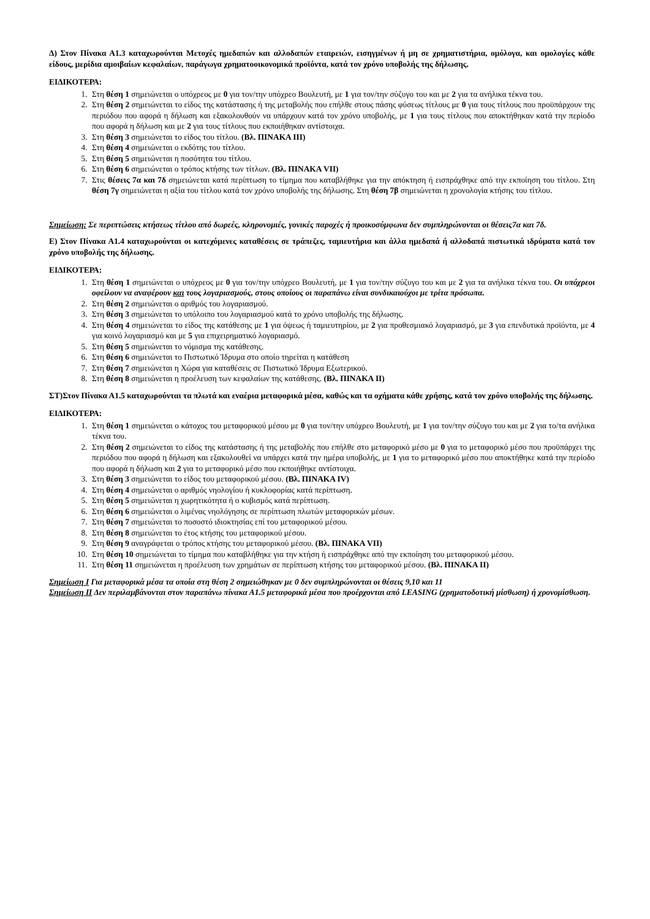Δ) Στον Πίνακα Α1.3 καταχωρούνται Μετοχές ημεδαπών και αλλοδαπών εταιρειών, εισηγμένων ή μη σε χρηματιστήρια, ομόλογα, και ομολογίες κάθε είδους, μερίδια αμοιβαίων κεφαλαίων, παράγωγα χρηματοοικονομικά προϊόντα, κατά τον χρόνο υποβολής της δήλωσης.
ΕΙΔΙΚΟΤΕΡΑ:
1. Στη θέση 1 σημειώνεται ο υπόχρεος με 0 για τον/την υπόχρεο Βουλευτή, με 1 για τον/την σύζυγο του και με 2 για τα ανήλικα τέκνα του.
2. Στη θέση 2 σημειώνεται το είδος της κατάστασης ή της μεταβολής που επήλθε στους πάσης φύσεως τίτλους με 0 για τους τίτλους που προϋπάρχουν της περιόδου που αφορά η δήλωση και εξακολουθούν να υπάρχουν κατά τον χρόνο υποβολής, με 1 για τους τίτλους που αποκτήθηκαν κατά την περίοδο που αφορά η δήλωση και με 2 για τους τίτλους που εκποιήθηκαν αντίστοιχα.
3. Στη θέση 3 σημειώνεται το είδος του τίτλου. (Βλ. ΠΙΝΑΚΑ ΙΙΙ)
4. Στη θέση 4 σημειώνεται ο εκδότης του τίτλου.
5. Στη θέση 5 σημειώνεται η ποσότητα του τίτλου.
6. Στη θέση 6 σημειώνεται ο τρόπος κτήσης των τίτλων. (Βλ. ΠΙΝΑΚΑ VII)
7. Στις θέσεις 7α και 7δ σημειώνεται κατά περίπτωση το τίμημα που καταβλήθηκε για την απόκτηση ή εισπράχθηκε από την εκποίηση του τίτλου. Στη θέση 7γ σημειώνεται η αξία του τίτλου κατά τον χρόνο υποβολής της δήλωσης. Στη θέση 7β σημειώνεται η χρονολογία κτήσης του τίτλου.
Σημείωση: Σε περιπτώσεις κτήσεως τίτλου από δωρεές, κληρονομιές, γονικές παροχές ή προικοσύμφωνα δεν συμπληρώνονται οι θέσεις7α και 7δ.
Ε) Στον Πίνακα Α1.4 καταχωρούνται οι κατεχόμενες καταθέσεις σε τράπεζες, ταμιευτήρια και άλλα ημεδαπά ή αλλοδαπά πιστωτικά ιδρύματα κατά τον χρόνο υποβολής της δήλωσης.
ΕΙΔΙΚΟΤΕΡΑ:
1. Στη θέση 1 σημειώνεται ο υπόχρεος με 0 για τον/την υπόχρεο Βουλευτή, με 1 για τον/την σύζυγο του και με 2 για τα ανήλικα τέκνα του. Οι υπόχρεοι οφείλουν να αναφέρουν και τους λογαριασμούς, στους οποίους οι παραπάνω είναι συνδικαιούχοι με τρίτα πρόσωπα.
2. Στη θέση 2 σημειώνεται ο αριθμός του λογαριασμού.
3. Στη θέση 3 σημειώνεται το υπόλοιπο του λογαριασμού κατά το χρόνο υποβολής της δήλωσης.
4. Στη θέση 4 σημειώνεται το είδος της κατάθεσης με 1 για όψεως ή ταμιευτηρίου, με 2 για προθεσμιακό λογαριασμό, με 3 για επενδυτικά προϊόντα, με 4 για κοινό λογαριασμό και με 5 για επιχειρηματικό λογαριασμό.
5. Στη θέση 5 σημειώνεται το νόμισμα της κατάθεσης.
6. Στη θέση 6 σημειώνεται το Πιστωτικό Ίδρυμα στο οποίο τηρείται η κατάθεση
7. Στη θέση 7 σημειώνεται η Χώρα για καταθέσεις σε Πιστωτικό Ίδρυμα Εξωτερικού.
8. Στη θέση 8 σημειώνεται η προέλευση των κεφαλαίων της κατάθεσης. (Βλ. ΠΙΝΑΚΑ ΙΙ)
ΣΤ)Στον Πίνακα Α1.5 καταχωρούνται τα πλωτά και εναέρια μεταφορικά μέσα, καθώς και τα οχήματα κάθε χρήσης, κατά τον χρόνο υποβολής της δήλωσης.
ΕΙΔΙΚΟΤΕΡΑ:
1. Στη θέση 1 σημειώνεται ο κάτοχος του μεταφορικού μέσου με 0 για τον/την υπόχρεο Βουλευτή, με 1 για τον/την σύζυγο του και με 2 για το/τα ανήλικα τέκνα του.
2. Στη θέση 2 σημειώνεται το είδος της κατάστασης ή της μεταβολής που επήλθε στο μεταφορικό μέσο με 0 για το μεταφορικό μέσο που προϋπάρχει της περιόδου που αφορά η δήλωση και εξακολουθεί να υπάρχει κατά την ημέρα υποβολής, με 1 για το μεταφορικό μέσο που αποκτήθηκε κατά την περίοδο που αφορά η δήλωση και 2 για το μεταφορικό μέσο που εκποιήθηκε αντίστοιχα.
3. Στη θέση 3 σημειώνεται το είδος του μεταφορικού μέσου. (Βλ. ΠΙΝΑΚΑ IV)
4. Στη θέση 4 σημειώνεται ο αριθμός νηολογίου ή κυκλοφορίας κατά περίπτωση.
5. Στη θέση 5 σημειώνεται η χωρητικότητα ή ο κυβισμός κατά περίπτωση.
6. Στη θέση 6 σημειώνεται ο λιμένας νηολόγησης σε περίπτωση πλωτών μεταφορικών μέσων.
7. Στη θέση 7 σημειώνεται το ποσοστό ιδιοκτησίας επί του μεταφορικού μέσου.
8. Στη θέση 8 σημειώνεται το έτος κτήσης του μεταφορικού μέσου.
9. Στη θέση 9 αναγράφεται ο τρόπος κτήσης του μεταφορικού μέσου. (Βλ. ΠΙΝΑΚΑ VII)
10. Στη θέση 10 σημειώνεται το τίμημα που καταβλήθηκε για την κτήση ή εισπράχθηκε από την εκποίηση του μεταφορικού μέσου.
11. Στη θέση 11 σημειώνεται η προέλευση των χρημάτων σε περίπτωση κτήσης του μεταφορικού μέσου. (Βλ. ΠΙΝΑΚΑ ΙΙ)
Σημείωση Ι Για μεταφορικά μέσα τα οποία στη θέση 2 σημειώθηκαν με 0 δεν συμπληρώνονται οι θέσεις 9,10 και 11
Σημείωση ΙΙ Δεν περιλαμβάνονται στον παραπάνω πίνακα Α1.5 μεταφορικά μέσα που προέρχονται από LEASING (χρηματοδοτική μίσθωση) ή χρονομίσθωση.